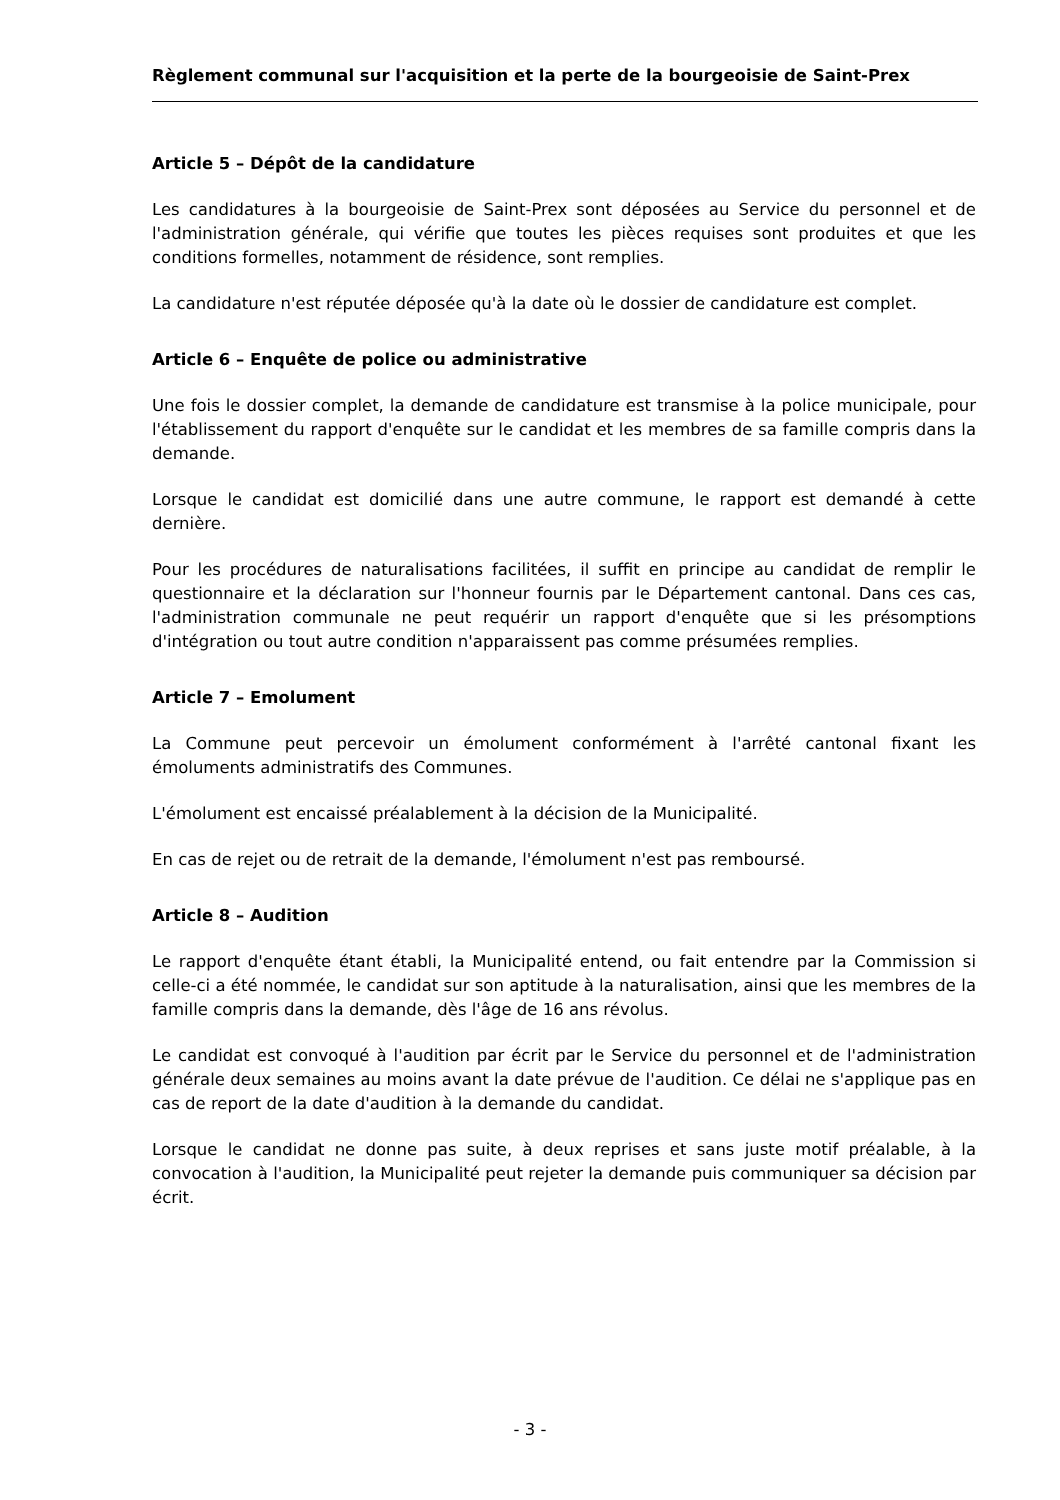Règlement communal sur l'acquisition et la perte de la bourgeoisie de Saint-Prex
Article 5 – Dépôt de la candidature
Les candidatures à la bourgeoisie de Saint-Prex sont déposées au Service du personnel et de l'administration générale, qui vérifie que toutes les pièces requises sont produites et que les conditions formelles, notamment de résidence, sont remplies.
La candidature n'est réputée déposée qu'à la date où le dossier de candidature est complet.
Article 6 – Enquête de police ou administrative
Une fois le dossier complet, la demande de candidature est transmise à la police municipale, pour l'établissement du rapport d'enquête sur le candidat et les membres de sa famille compris dans la demande.
Lorsque le candidat est domicilié dans une autre commune, le rapport est demandé à cette dernière.
Pour les procédures de naturalisations facilitées, il suffit en principe au candidat de remplir le questionnaire et la déclaration sur l'honneur fournis par le Département cantonal. Dans ces cas, l'administration communale ne peut requérir un rapport d'enquête que si les présomptions d'intégration ou tout autre condition n'apparaissent pas comme présumées remplies.
Article 7 – Emolument
La Commune peut percevoir un émolument conformément à l'arrêté cantonal fixant les émoluments administratifs des Communes.
L'émolument est encaissé préalablement à la décision de la Municipalité.
En cas de rejet ou de retrait de la demande, l'émolument n'est pas remboursé.
Article 8 – Audition
Le rapport d'enquête étant établi, la Municipalité entend, ou fait entendre par la Commission si celle-ci a été nommée, le candidat sur son aptitude à la naturalisation, ainsi que les membres de la famille compris dans la demande, dès l'âge de 16 ans révolus.
Le candidat est convoqué à l'audition par écrit par le Service du personnel et de l'administration générale deux semaines au moins avant la date prévue de l'audition. Ce délai ne s'applique pas en cas de report de la date d'audition à la demande du candidat.
Lorsque le candidat ne donne pas suite, à deux reprises et sans juste motif préalable, à la convocation à l'audition, la Municipalité peut rejeter la demande puis communiquer sa décision par écrit.
- 3 -